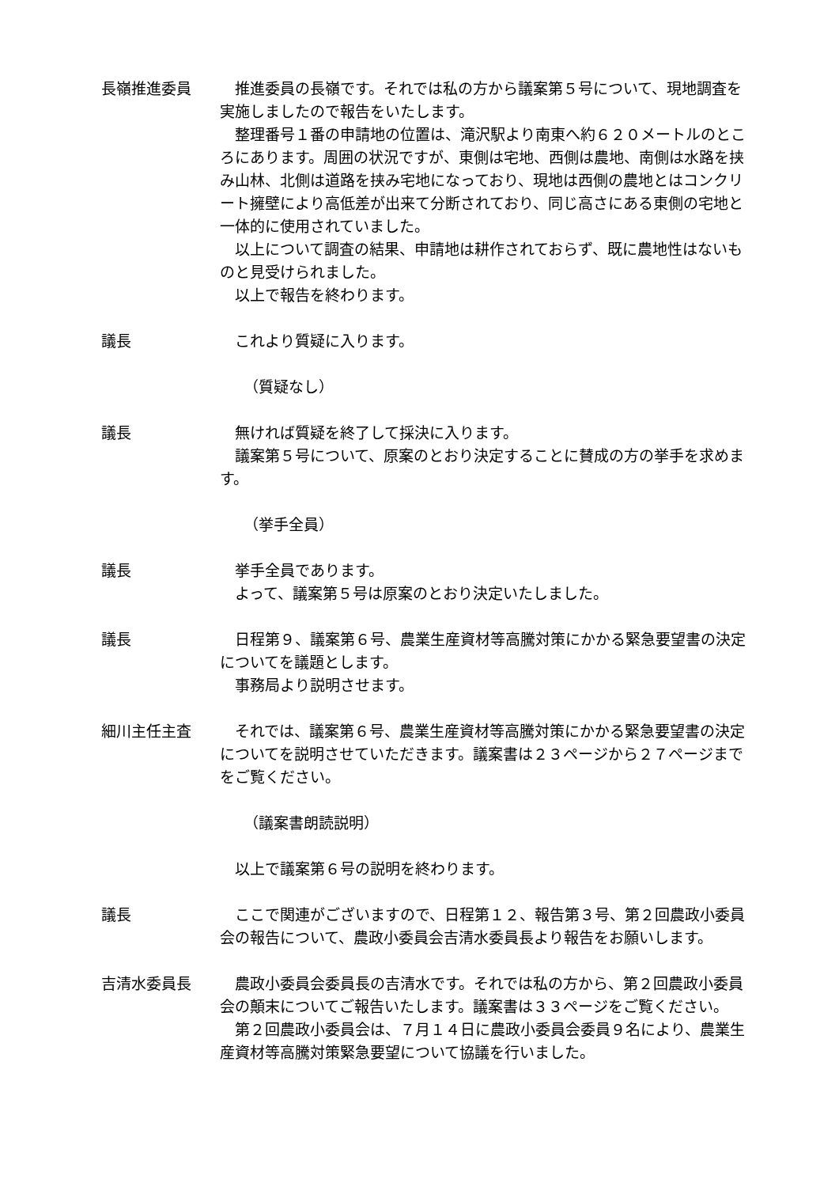長嶺推進委員 推進委員の長嶺です。それでは私の方から議案第５号について、現地調査を実施しましたので報告をいたします。
整理番号１番の申請地の位置は、滝沢駅より南東へ約６２０メートルのところにあります。周囲の状況ですが、東側は宅地、西側は農地、南側は水路を挟み山林、北側は道路を挟み宅地になっており、現地は西側の農地とはコンクリート擁壁により高低差が出来て分断されており、同じ高さにある東側の宅地と一体的に使用されていました。
以上について調査の結果、申請地は耕作されておらず、既に農地性はないものと見受けられました。
以上で報告を終わります。
議長 これより質疑に入ります。
（質疑なし）
議長 無ければ質疑を終了して採決に入ります。
議案第５号について、原案のとおり決定することに賛成の方の挙手を求めます。
（挙手全員）
議長 挙手全員であります。
よって、議案第５号は原案のとおり決定いたしました。
議長 日程第９、議案第６号、農業生産資材等高騰対策にかかる緊急要望書の決定についてを議題とします。
事務局より説明させます。
細川主任主査 それでは、議案第６号、農業生産資材等高騰対策にかかる緊急要望書の決定についてを説明させていただきます。議案書は２３ページから２７ページまでをご覧ください。
（議案書朗読説明）
以上で議案第６号の説明を終わります。
議長 ここで関連がございますので、日程第１２、報告第３号、第２回農政小委員会の報告について、農政小委員会吉清水委員長より報告をお願いします。
吉清水委員長 農政小委員会委員長の吉清水です。それでは私の方から、第２回農政小委員会の顛末についてご報告いたします。議案書は３３ページをご覧ください。
第２回農政小委員会は、７月１４日に農政小委員会委員９名により、農業生産資材等高騰対策緊急要望について協議を行いました。